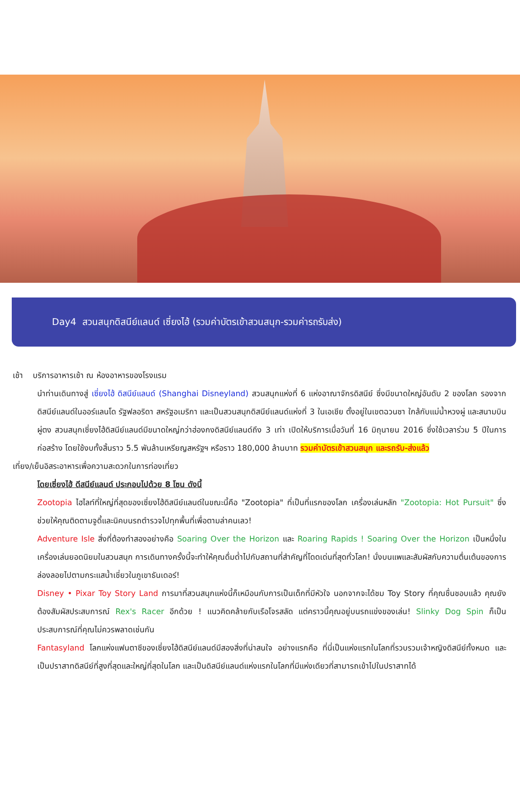Day4 สวนสนุกดิสนีย์แลนด์ เซี่ยงไฮ้ (รวมค่าบัตรเข้าสวนสนุก-รวมค่ารถรับส่ง)
เช้า บริการอาหารเช้า ณ ห้องอาหารของโรงแรม
นำท่านเดินทางสู่ เซี่ยงไฮ้ ดิสนีย์แลนด์ (Shanghai Disneyland) สวนสนุกแห่งที่ 6 แห่งอาณาจักรดิสนีย์ ซึ่งมีขนาดใหญ่อันดับ 2 ของโลก รองจากดิสนีย์แลนด์ในออร์แลนโด รัฐฟลอริดา สหรัฐอเมริกา และเป็นสวนสนุกดิสนีย์แลนด์แห่งที่ 3 ในเอเชีย ตั้งอยู่ในเขตฉวนซา ใกล้กับแม่น้ำหวงผู่ และสนามบินผู่ตง สวนสนุกเซี่ยงไฮ้ดิสนีย์แลนด์มีขนาดใหญ่กว่าฮ่องกงดิสนีย์แลนด์ถึง 3 เท่า เปิดให้บริการเมื่อวันที่ 16 มิถุนายน 2016 ซึ่งใช้เวลาร่วม 5 ปีในการก่อสร้าง โดยใช้งบทั้งสิ้นราว 5.5 พันล้านเหรียญสหรัฐฯ หรือราว 180,000 ล้านบาท รวมค่าบัตรเข้าสวนสนุก และรถรับ-ส่งแล้ว
เที่ยง/เย็นอิสระอาหารเพื่อความสะดวกในการท่องเที่ยว
โดยเซี่ยงไฮ้ ดีสนีย์แลนด์ ประกอบไปด้วย 8 โซน ดังนี้
Zootopia ไฮไลท์ที่ใหญ่ที่สุดของเซี่ยงไฮ้ดิสนีย์แลนด์ในขณะนี้คือ "Zootopia" ที่เป็นที่แรกของโลก เครื่องเล่นหลัก "Zootopia: Hot Pursuit" ซึ่งช่วยให้คุณติดตามจูดี้และนิคบนรถตำรวจไปทุกพื้นที่เพื่อตามล่าคนเลว!
Adventure Isle สิ่งที่ต้องทำสองอย่างคือ Soaring Over the Horizon และ Roaring Rapids ! Soaring Over the Horizon เป็นหนึ่งในเครื่องเล่นยอดนิยมในสวนสนุก การเดินทางครั้งนี้จะทำให้คุณดื่มด่ำไปกับสถานที่สำคัญที่โดดเด่นที่สุดทั่วโลก! นั่งบนแพและสัมผัสกับความตื่นเต้นของการล่องลอยไปตามกระแสน้ำเชี่ยวในภูเขาธันเดอร์!
Disney • Pixar Toy Story Land การมาที่สวนสนุกแห่งนี้ก็เหมือนกับการเป็นเด็กที่มีหัวใจ นอกจากจะได้ชม Toy Story ที่คุณชื่นชอบแล้ว คุณยังต้องสัมผัสประสบการณ์ Rex's Racer อีกด้วย ! แนวคิดคล้ายกับเรือโจรสลัด แต่คราวนี้คุณอยู่บนรถแข่งของเล่น! Slinky Dog Spin ก็เป็นประสบการณ์ที่คุณไม่ควรพลาดเช่นกัน
Fantasyland โลกแห่งแฟนตาซีของเซี่ยงไฮ้ดิสนีย์แลนด์มีสองสิ่งที่น่าสนใจ อย่างแรกคือ ที่นี่เป็นแห่งแรกในโลกที่รวบรวมเจ้าหญิงดิสนีย์ทั้งหมด และเป็นปราสาทดิสนีย์ที่สูงที่สุดและใหญ่ที่สุดในโลก และเป็นดิสนีย์แลนด์แห่งแรกในโลกที่มีแห่งเดียวที่สามารถเข้าไปในปราสาทได้